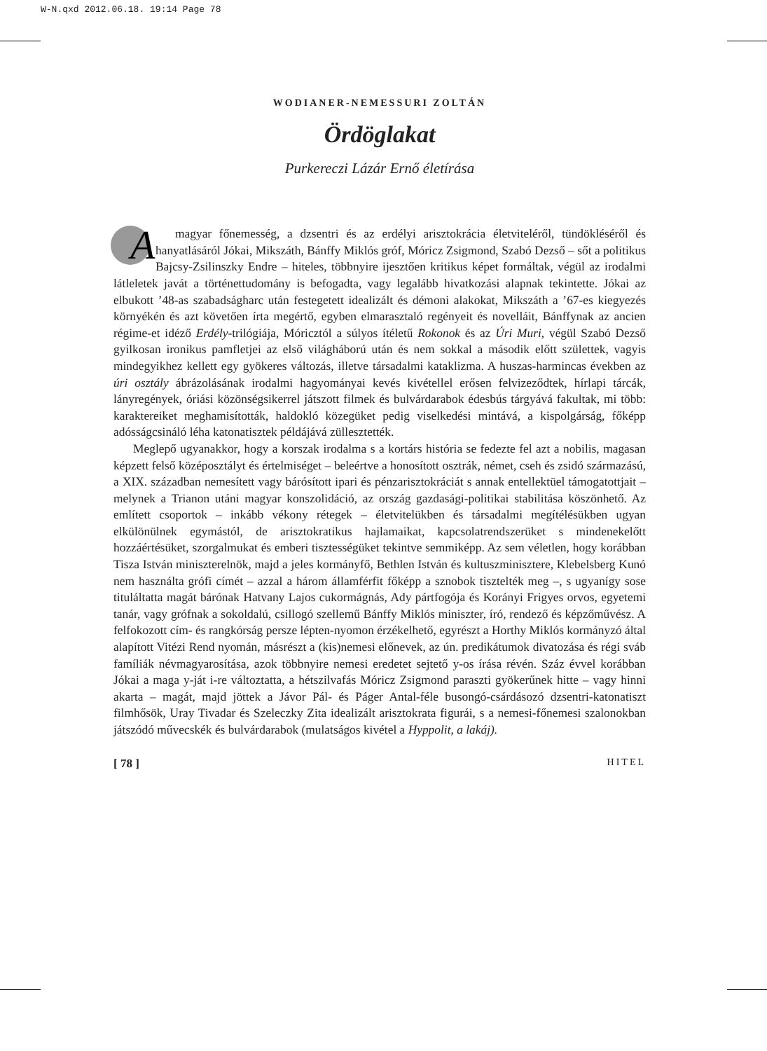W-N.qxd 2012.06.18. 19:14 Page 78
WODIANER-NEMESSURI ZOLTÁN
Ördöglakat
Purkereczi Lázár Ernő életírása
A magyar főnemesség, a dzsentri és az erdélyi arisztokrácia életviteléről, tündökléséről és hanyatlásáról Jókai, Mikszáth, Bánffy Miklós gróf, Móricz Zsigmond, Szabó Dezső – sőt a politikus Bajcsy-Zsilinszky Endre – hiteles, többnyire ijesztően kritikus képet formáltak, végül az irodalmi látleletek javát a történettudomány is befogadta, vagy legalább hivatkozási alapnak tekintette. Jókai az elbukott ’48-as szabadságharc után festegetett idealizált és démoni alakokat, Mikszáth a ’67-es kiegyezés környékén és azt követően írta megértő, egyben elmarasztaló regényeit és novelláit, Bánffynak az ancien régime-et idéző Erdély-trilógiája, Móricztól a súlyos ítéletű Rokonok és az Úri Muri, végül Szabó Dezső gyilkosan ironikus pamfletjei az első világháború után és nem sokkal a második előtt születtek, vagyis mindegyikhez kellett egy gyökeres változás, illetve társadalmi kataklizma. A huszas-harmincas években az úri osztály ábrázolásának irodalmi hagyományai kevés kivétellel erősen felvizeződtek, hírlapi tárcák, lányregények, óriási közönségsikerrel játszott filmek és bulvárdarabok édesbús tárgyává fakultak, mi több: karaktereiket meghamisították, haldokló közegüket pedig viselkedési mintává, a kispolgárság, főképp adósságcsináló léha katonatisztek példájává züllesztették.
Meglepő ugyanakkor, hogy a korszak irodalma s a kortárs história se fedezte fel azt a nobilis, magasan képzett felső középosztályt és értelmiséget – beleértve a honosított osztrák, német, cseh és zsidó származású, a XIX. században nemesített vagy bárósított ipari és pénzarisztokráciát s annak entellektüel támogatottjait – melynek a Trianon utáni magyar konszolidáció, az ország gazdasági-politikai stabilitása köszönhető. Az említett csoportok – inkább vékony rétegek – életvitelükben és társadalmi megítélésükben ugyan elkülönülnek egymástól, de arisztokratikus hajlamaikat, kapcsolatrendszerüket s mindenekelőtt hozzáértésüket, szorgalmukat és emberi tisztességüket tekintve semmiképp. Az sem véletlen, hogy korábban Tisza István miniszterelnök, majd a jeles kormányfő, Bethlen István és kultuszminisztere, Klebelsberg Kunó nem használta grófi címét – azzal a három államférfit főképp a sznobok tisztelték meg –, s ugyanígy sose tituláltatta magát bárónak Hatvany Lajos cukormágnás, Ady pártfogója és Korányi Frigyes orvos, egyetemi tanár, vagy grófnak a sokoldalú, csillogó szellemű Bánffy Miklós miniszter, író, rendező és képzőművész. A felfokozott cím- és rangkórság persze lépten-nyomon érzékelhető, egyrészt a Horthy Miklós kormányzó által alapított Vitézi Rend nyomán, másrészt a (kis)nemesi előnevek, az ún. predikátumok divatozása és régi sváb famíliák névmagyarosítása, azok többnyire nemesi eredetet sejtető y-os írása révén. Száz évvel korábban Jókai a maga y-ját i-re változtatta, a hétszilvafás Móricz Zsigmond paraszti gyökerűnek hitte – vagy hinni akarta – magát, majd jöttek a Jávor Pál- és Páger Antal-féle busongó-csárdásozó dzsentri-katonatiszt filmhősök, Uray Tivadar és Szeleczky Zita idealizált arisztokrata figurái, s a nemesi-főnemesi szalonokban játszódó művecskék és bulvárdarabok (mulatságos kivétel a Hyppolit, a lakáj).
[ 78 ] HITEL